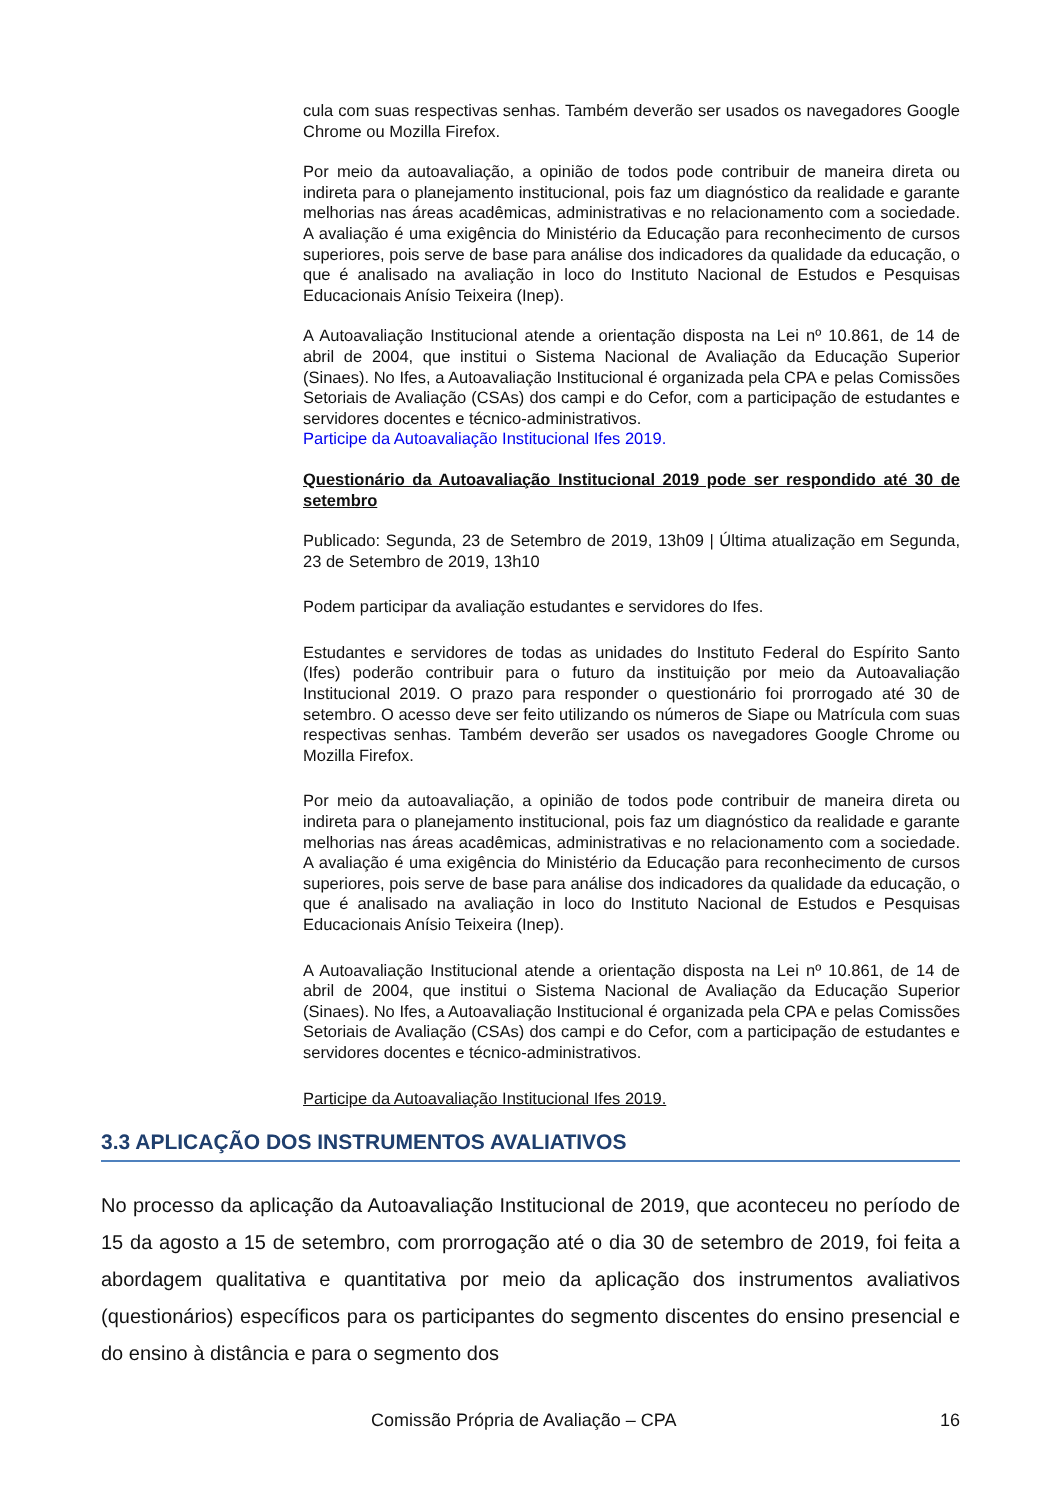cula com suas respectivas senhas. Também deverão ser usados os navegadores Google Chrome ou Mozilla Firefox.
Por meio da autoavaliação, a opinião de todos pode contribuir de maneira direta ou indireta para o planejamento institucional, pois faz um diagnóstico da realidade e garante melhorias nas áreas acadêmicas, administrativas e no relacionamento com a sociedade. A avaliação é uma exigência do Ministério da Educação para reconhecimento de cursos superiores, pois serve de base para análise dos indicadores da qualidade da educação, o que é analisado na avaliação in loco do Instituto Nacional de Estudos e Pesquisas Educacionais Anísio Teixeira (Inep).
A Autoavaliação Institucional atende a orientação disposta na Lei nº 10.861, de 14 de abril de 2004, que institui o Sistema Nacional de Avaliação da Educação Superior (Sinaes). No Ifes, a Autoavaliação Institucional é organizada pela CPA e pelas Comissões Setoriais de Avaliação (CSAs) dos campi e do Cefor, com a participação de estudantes e servidores docentes e técnico-administrativos.
Participe da Autoavaliação Institucional Ifes 2019.
Questionário da Autoavaliação Institucional 2019 pode ser respondido até 30 de setembro
Publicado: Segunda, 23 de Setembro de 2019, 13h09 | Última atualização em Segunda, 23 de Setembro de 2019, 13h10
Podem participar da avaliação estudantes e servidores do Ifes.
Estudantes e servidores de todas as unidades do Instituto Federal do Espírito Santo (Ifes) poderão contribuir para o futuro da instituição por meio da Autoavaliação Institucional 2019. O prazo para responder o questionário foi prorrogado até 30 de setembro. O acesso deve ser feito utilizando os números de Siape ou Matrícula com suas respectivas senhas. Também deverão ser usados os navegadores Google Chrome ou Mozilla Firefox.
Por meio da autoavaliação, a opinião de todos pode contribuir de maneira direta ou indireta para o planejamento institucional, pois faz um diagnóstico da realidade e garante melhorias nas áreas acadêmicas, administrativas e no relacionamento com a sociedade. A avaliação é uma exigência do Ministério da Educação para reconhecimento de cursos superiores, pois serve de base para análise dos indicadores da qualidade da educação, o que é analisado na avaliação in loco do Instituto Nacional de Estudos e Pesquisas Educacionais Anísio Teixeira (Inep).
A Autoavaliação Institucional atende a orientação disposta na Lei nº 10.861, de 14 de abril de 2004, que institui o Sistema Nacional de Avaliação da Educação Superior (Sinaes). No Ifes, a Autoavaliação Institucional é organizada pela CPA e pelas Comissões Setoriais de Avaliação (CSAs) dos campi e do Cefor, com a participação de estudantes e servidores docentes e técnico-administrativos.
Participe da Autoavaliação Institucional Ifes 2019.
3.3 APLICAÇÃO DOS INSTRUMENTOS AVALIATIVOS
No processo da aplicação da Autoavaliação Institucional de 2019, que aconteceu no período de 15 da agosto a 15 de setembro, com prorrogação até o dia 30 de setembro de 2019, foi feita a abordagem qualitativa e quantitativa por meio da aplicação dos instrumentos avaliativos (questionários) específicos para os participantes do segmento discentes do ensino presencial e do ensino à distância e para o segmento dos
Comissão Própria de Avaliação – CPA 16